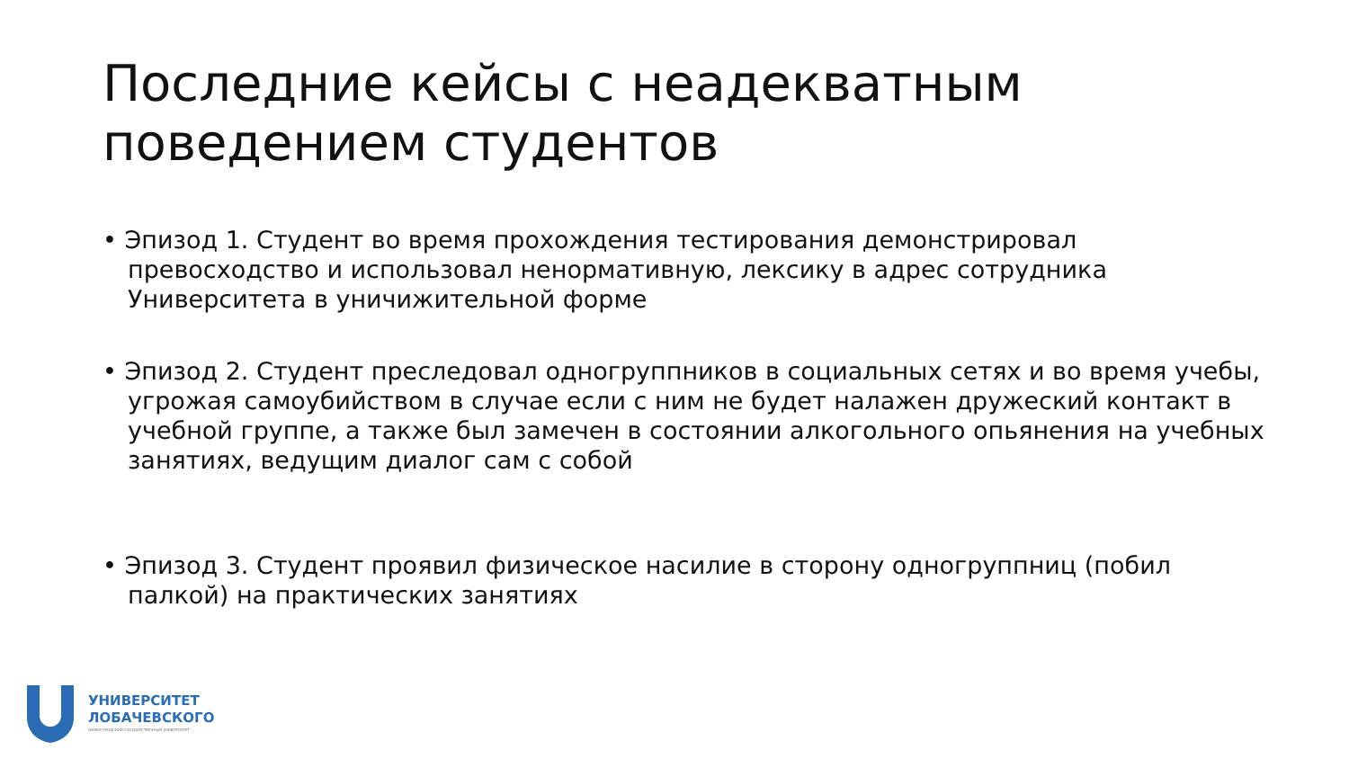Последние кейсы с неадекватным поведением студентов
• Эпизод 1. Студент во время прохождения тестирования демонстрировал превосходство и использовал ненормативную, лексику в адрес сотрудника Университета в уничижительной форме
• Эпизод 2. Студент преследовал одногруппников в социальных сетях и во время учебы, угрожая самоубийством в случае если с ним не будет налажен дружеский контакт в учебной группе, а также был замечен в состоянии алкогольного опьянения на учебных занятиях, ведущим диалог сам с собой
• Эпизод 3. Студент проявил физическое насилие в сторону одногруппниц (побил палкой) на практических занятиях
УНИВЕРСИТЕТ
ЛОБАЧЕВСКОГО
НИЖЕГОРОДСКИЙ ГОСУДАРСТВЕННЫЙ УНИВЕРСИТЕТ